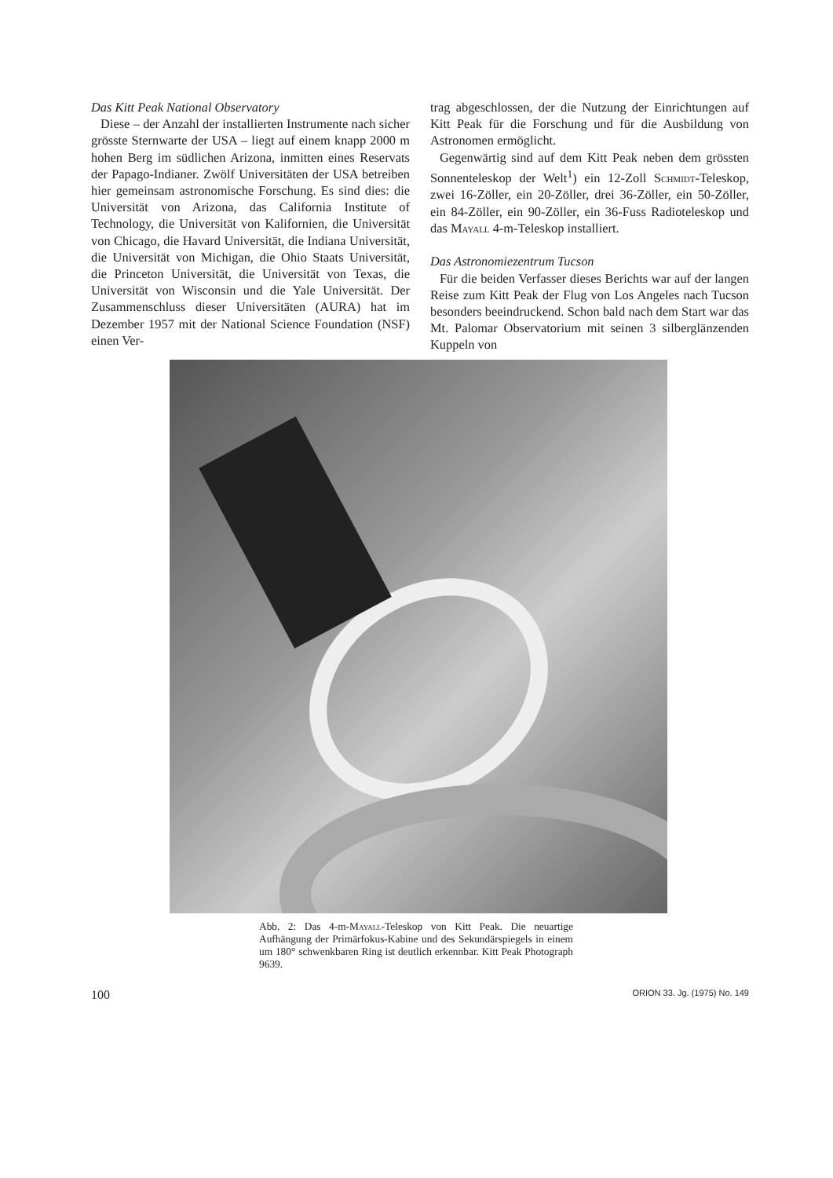Das Kitt Peak National Observatory
Diese – der Anzahl der installierten Instrumente nach sicher grösste Sternwarte der USA – liegt auf einem knapp 2000 m hohen Berg im südlichen Arizona, inmitten eines Reservats der Papago-Indianer. Zwölf Universitäten der USA betreiben hier gemeinsam astronomische Forschung. Es sind dies: die Universität von Arizona, das California Institute of Technology, die Universität von Kalifornien, die Universität von Chicago, die Havard Universität, die Indiana Universität, die Universität von Michigan, die Ohio Staats Universität, die Princeton Universität, die Universität von Texas, die Universität von Wisconsin und die Yale Universität. Der Zusammenschluss dieser Universitäten (AURA) hat im Dezember 1957 mit der National Science Foundation (NSF) einen Ver-
trag abgeschlossen, der die Nutzung der Einrichtungen auf Kitt Peak für die Forschung und für die Ausbildung von Astronomen ermöglicht.
Gegenwärtig sind auf dem Kitt Peak neben dem grössten Sonnenteleskop der Welt<sup>1</sup>) ein 12-Zoll Schmidt-Teleskop, zwei 16-Zöller, ein 20-Zöller, drei 36-Zöller, ein 50-Zöller, ein 84-Zöller, ein 90-Zöller, ein 36-Fuss Radioteleskop und das Mayall 4-m-Teleskop installiert.
Das Astronomiezentrum Tucson
Für die beiden Verfasser dieses Berichts war auf der langen Reise zum Kitt Peak der Flug von Los Angeles nach Tucson besonders beeindruckend. Schon bald nach dem Start war das Mt. Palomar Observatorium mit seinen 3 silberglänzenden Kuppeln von
Abb. 2: Das 4-m-Mayall-Teleskop von Kitt Peak. Die neuartige Aufhängung der Primärfokus-Kabine und des Sekundärspiegels in einem um 180° schwenkbaren Ring ist deutlich erkennbar. Kitt Peak Photograph 9639.
100 ORION 33. Jg. (1975) No. 149